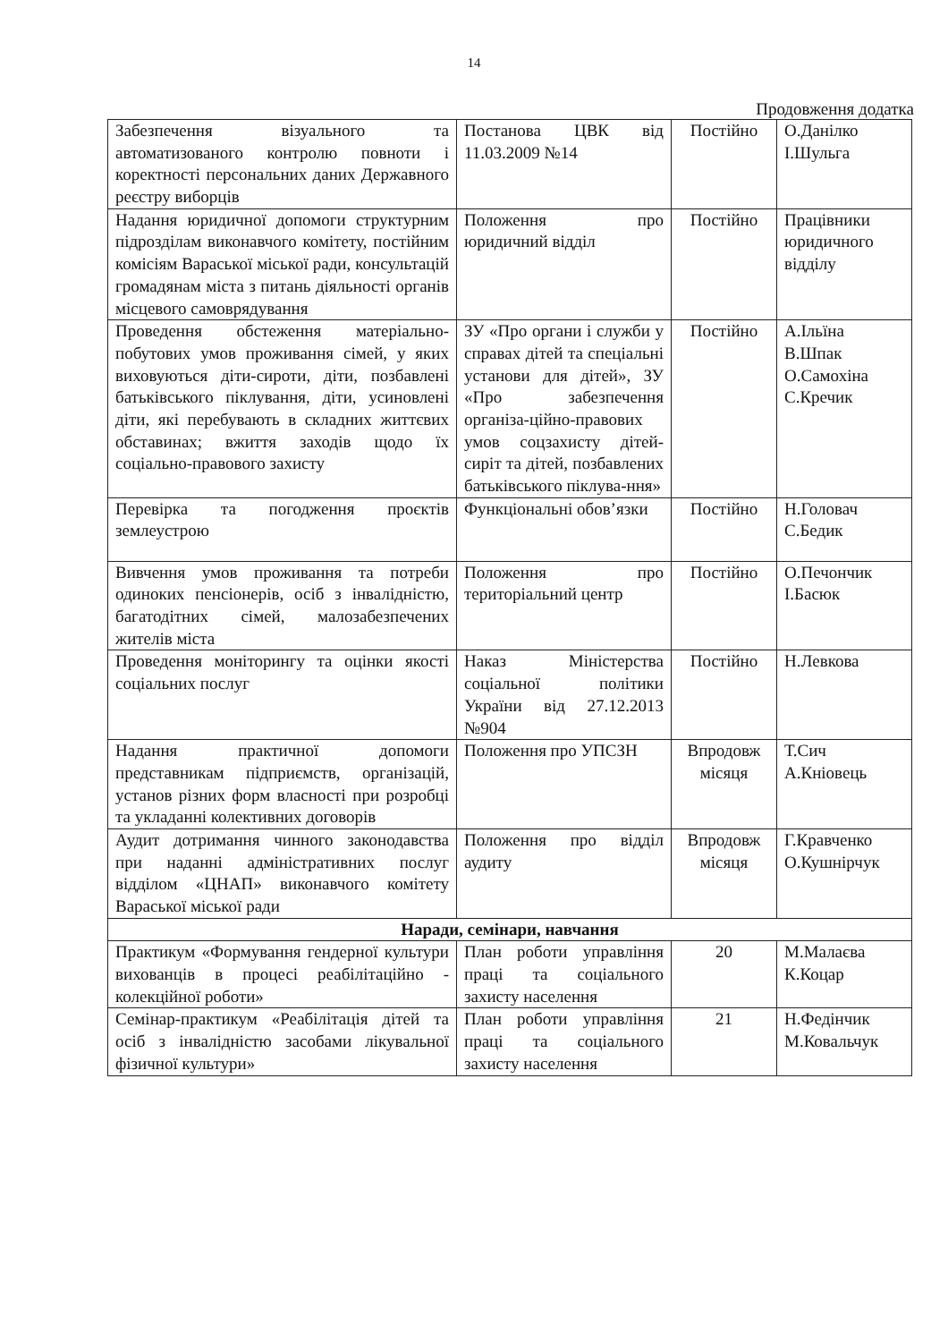14
Продовження додатка
| Забезпечення візуального та автоматизованого контролю повноти і коректності персональних даних Державного реєстру виборців | Постанова ЦВК від 11.03.2009 №14 | Постійно | О.Данілко І.Шульга |
| Надання юридичної допомоги структурним підрозділам виконавчого комітету, постійним комісіям Вараської міської ради, консультацій громадянам міста з питань діяльності органів місцевого самоврядування | Положення про юридичний відділ | Постійно | Працівники юридичного відділу |
| Проведення обстеження матеріально-побутових умов проживання сімей, у яких виховуються діти-сироти, діти, позбавлені батьківського піклування, діти, усиновлені діти, які перебувають в складних життєвих обставинах; вжиття заходів щодо їх соціально-правового захисту | ЗУ «Про органи і служби у справах дітей та спеціальні установи для дітей», ЗУ «Про забезпечення організа-ційно-правових умов соцзахисту дітей-сиріт та дітей, позбавлених батьківського піклува-ння» | Постійно | А.Ільїна В.Шпак О.Самохіна С.Кречик |
| Перевірка та погодження проєктів землеустрою | Функціональні обов’язки | Постійно | Н.Головач С.Бедик |
| Вивчення умов проживання та потреби одиноких пенсіонерів, осіб з інвалідністю, багатодітних сімей, малозабезпечених жителів міста | Положення про територіальний центр | Постійно | О.Печончик І.Басюк |
| Проведення моніторингу та оцінки якості соціальних послуг | Наказ Міністерства соціальної політики України від 27.12.2013 №904 | Постійно | Н.Левкова |
| Надання практичної допомоги представникам підприємств, організацій, установ різних форм власності при розробці та укладанні колективних договорів | Положення про УПСЗН | Впродовж місяця | Т.Сич А.Кніовець |
| Аудит дотримання чинного законодавства при наданні адміністративних послуг відділом «ЦНАП» виконавчого комітету Вараської міської ради | Положення про відділ аудиту | Впродовж місяця | Г.Кравченко О.Кушнірчук |
| Наради, семінари, навчання | | | |
| Практикум «Формування гендерної культури вихованців в процесі реабілітаційно - колекційної роботи» | План роботи управління праці та соціального захисту населення | 20 | М.Малаєва К.Коцар |
| Семінар-практикум «Реабілітація дітей та осіб з інвалідністю засобами лікувальної фізичної культури» | План роботи управління праці та соціального захисту населення | 21 | Н.Федінчик М.Ковальчук |